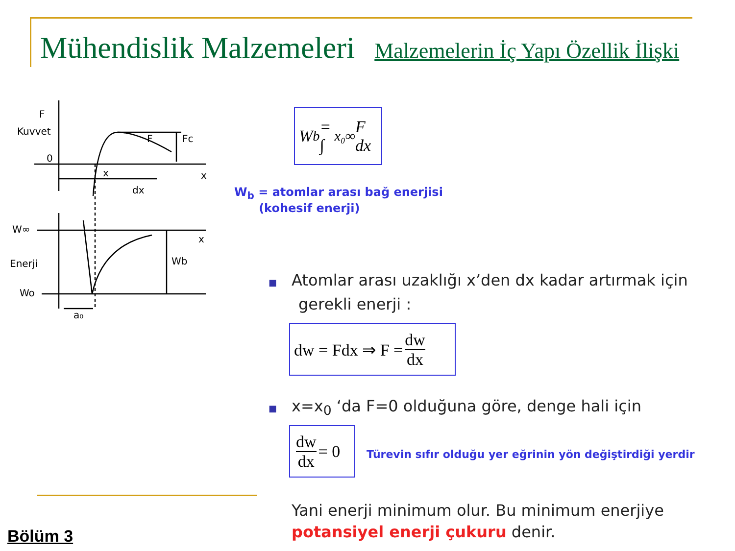Mühendislik Malzemeleri Malzemelerin İç Yapı Özellik İlişki
F
Kuvvet
0
F
Fc
x
x
dx
W∞
x
Enerji
Wb
Wo
a₀
W<sub>b</sub> = ∫<sub>x₀</sub><sup>∞</sup> F dx
W<sub>b</sub> = atomlar arası bağ enerjisi
(kohesif enerji)
■ Atomlar arası uzaklığı x’den dx kadar artırmak için
gerekli enerji :
dw = Fdx ⇒ F = dw dx
■ x=x<sub>0</sub> ‘da F=0 olduğuna göre, denge hali için
dw dx = 0
Türevin sıfır olduğu yer eğrinin yön değiştirdiği yerdir
Yani enerji minimum olur. Bu minimum enerjiye
potansiyel enerji çukuru denir.
Bölüm 3